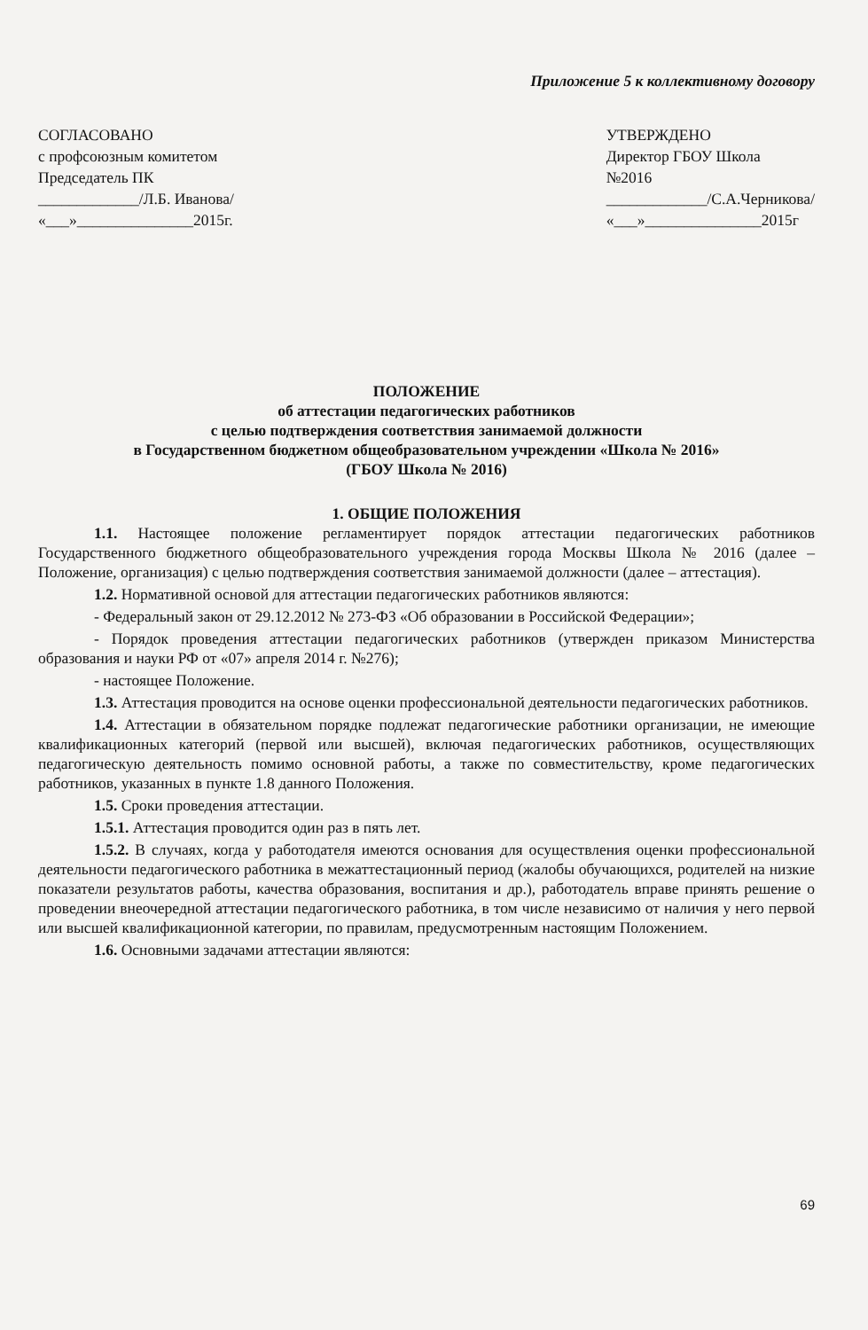Приложение 5 к коллективному договору
СОГЛАСОВАНО
с профсоюзным комитетом
Председатель ПК
_____________/Л.Б. Иванова/
«___»_______________2015г.
УТВЕРЖДЕНО
Директор ГБОУ Школа
№2016
_____________/С.А.Черникова/
«___»_______________2015г
ПОЛОЖЕНИЕ
об аттестации педагогических работников
с целью подтверждения соответствия занимаемой должности
в Государственном бюджетном общеобразовательном учреждении «Школа № 2016»
(ГБОУ Школа № 2016)
1. ОБЩИЕ ПОЛОЖЕНИЯ
1.1. Настоящее положение регламентирует порядок аттестации педагогических работников Государственного бюджетного общеобразовательного учреждения города Москвы Школа № 2016 (далее – Положение, организация) с целью подтверждения соответствия занимаемой должности (далее – аттестация).
1.2. Нормативной основой для аттестации педагогических работников являются:
- Федеральный закон от 29.12.2012 № 273-ФЗ «Об образовании в Российской Федерации»;
- Порядок проведения аттестации педагогических работников (утвержден приказом Министерства образования и науки РФ от «07» апреля 2014 г. №276);
- настоящее Положение.
1.3. Аттестация проводится на основе оценки профессиональной деятельности педагогических работников.
1.4. Аттестации в обязательном порядке подлежат педагогические работники организации, не имеющие квалификационных категорий (первой или высшей), включая педагогических работников, осуществляющих педагогическую деятельность помимо основной работы, а также по совместительству, кроме педагогических работников, указанных в пункте 1.8 данного Положения.
1.5. Сроки проведения аттестации.
1.5.1. Аттестация проводится один раз в пять лет.
1.5.2. В случаях, когда у работодателя имеются основания для осуществления оценки профессиональной деятельности педагогического работника в межаттестационный период (жалобы обучающихся, родителей на низкие показатели результатов работы, качества образования, воспитания и др.), работодатель вправе принять решение о проведении внеочередной аттестации педагогического работника, в том числе независимо от наличия у него первой или высшей квалификационной категории, по правилам, предусмотренным настоящим Положением.
1.6. Основными задачами аттестации являются:
69